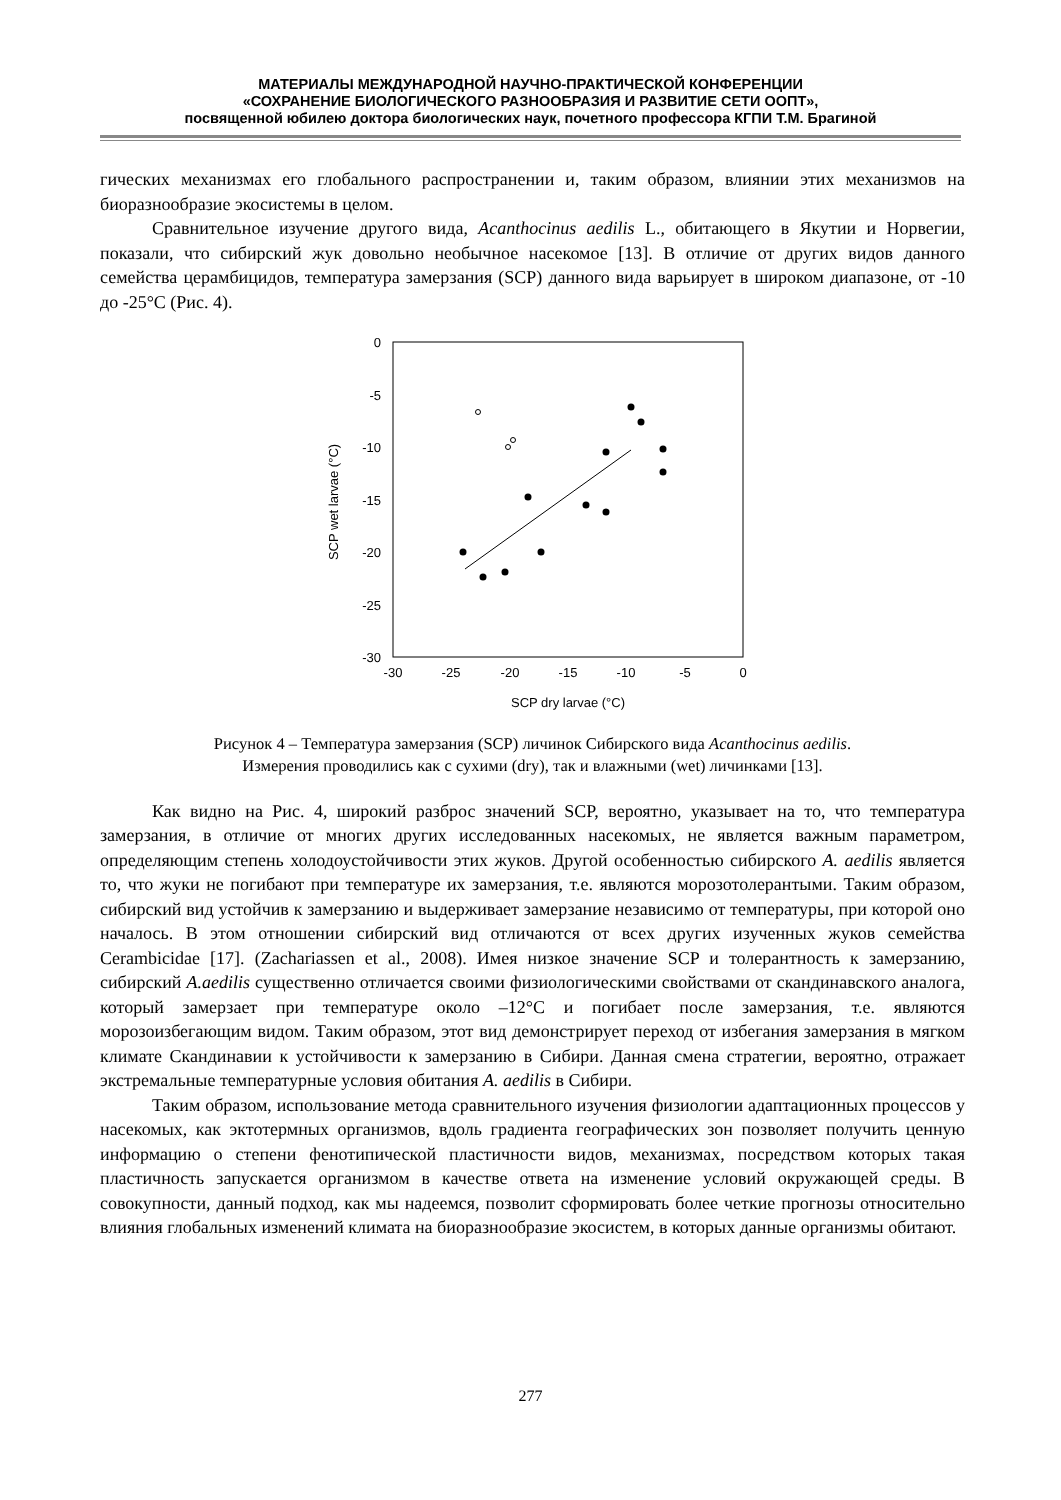МАТЕРИАЛЫ МЕЖДУНАРОДНОЙ НАУЧНО-ПРАКТИЧЕСКОЙ КОНФЕРЕНЦИИ
«СОХРАНЕНИЕ БИОЛОГИЧЕСКОГО РАЗНООБРАЗИЯ И РАЗВИТИЕ СЕТИ ООПТ»,
посвященной юбилею доктора биологических наук, почетного профессора КГПИ Т.М. Брагиной
гических механизмах его глобального распространении и, таким образом, влиянии этих механизмов на биоразнообразие экосистемы в целом.
Сравнительное изучение другого вида, Acanthocinus aedilis L., обитающего в Якутии и Норвегии, показали, что сибирский жук довольно необычное насекомое [13]. В отличие от других видов данного семейства церамбицидов, температура замерзания (SCP) данного вида варьирует в широком диапазоне, от -10 до -25°С (Рис. 4).
0
-5
-10
-15
-20
-25
-30
-30
-25
-20
-15
-10
-5
0
SCP dry larvae (°C)
SCP wet larvae (°C)
Рисунок 4 – Температура замерзания (SCP) личинок Сибирского вида Acanthocinus aedilis.
Измерения проводились как с сухими (dry), так и влажными (wet) личинками [13].
Как видно на Рис. 4, широкий разброс значений SCP, вероятно, указывает на то, что температура замерзания, в отличие от многих других исследованных насекомых, не является важным параметром, определяющим степень холодоустойчивости этих жуков. Другой особенностью сибирского A. aedilis является то, что жуки не погибают при температуре их замерзания, т.е. являются морозотолерантыми. Таким образом, сибирский вид устойчив к замерзанию и выдерживает замерзание независимо от температуры, при которой оно началось. В этом отношении сибирский вид отличаются от всех других изученных жуков семейства Cerambicidae [17]. (Zachariassen et al., 2008). Имея низкое значение SCP и толерантность к замерзанию, сибирский A.aedilis существенно отличается своими физиологическими свойствами от скандинавского аналога, который замерзает при температуре около –12°С и погибает после замерзания, т.е. являются морозоизбегающим видом. Таким образом, этот вид демонстрирует переход от избегания замерзания в мягком климате Скандинавии к устойчивости к замерзанию в Сибири. Данная смена стратегии, вероятно, отражает экстремальные температурные условия обитания A. aedilis в Сибири.
Таким образом, использование метода сравнительного изучения физиологии адаптационных процессов у насекомых, как эктотермных организмов, вдоль градиента географических зон позволяет получить ценную информацию о степени фенотипической пластичности видов, механизмах, посредством которых такая пластичность запускается организмом в качестве ответа на изменение условий окружающей среды. В совокупности, данный подход, как мы надеемся, позволит сформировать более четкие прогнозы относительно влияния глобальных изменений климата на биоразнообразие экосистем, в которых данные организмы обитают.
277